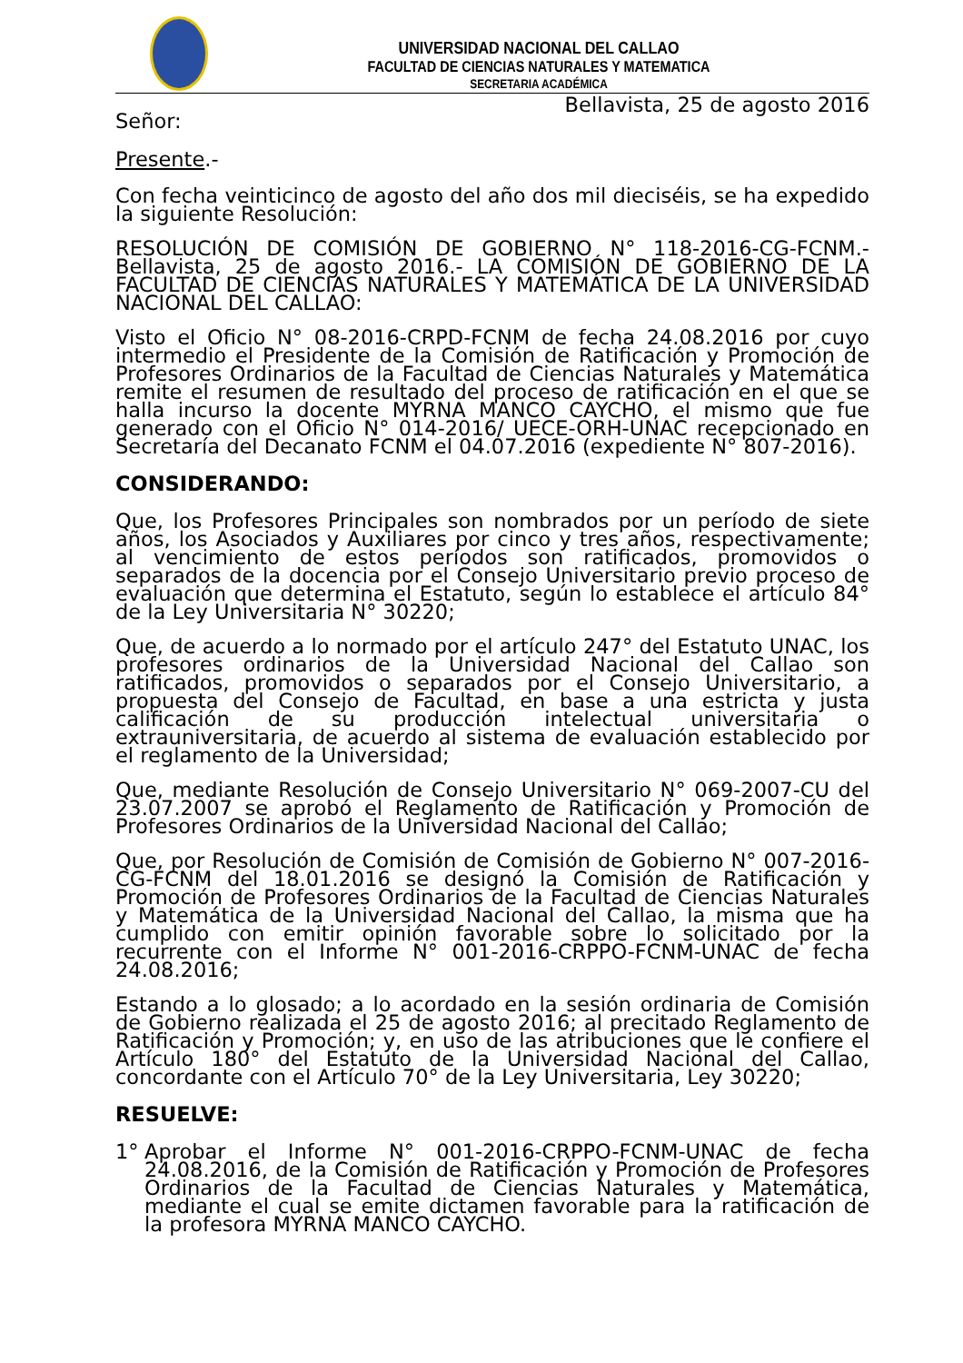UNIVERSIDAD NACIONAL DEL CALLAO
FACULTAD DE CIENCIAS NATURALES Y MATEMATICA
SECRETARIA ACADÉMICA
Bellavista, 25 de agosto 2016
Señor:
Presente.-
Con fecha veinticinco de agosto del año dos mil dieciséis, se ha expedido la siguiente Resolución:
RESOLUCIÓN DE COMISIÓN DE GOBIERNO N° 118-2016-CG-FCNM.- Bellavista, 25 de agosto 2016.- LA COMISIÓN DE GOBIERNO DE LA FACULTAD DE CIENCIAS NATURALES Y MATEMÁTICA DE LA UNIVERSIDAD NACIONAL DEL CALLAO:
Visto el Oficio N° 08-2016-CRPD-FCNM de fecha 24.08.2016 por cuyo intermedio el Presidente de la Comisión de Ratificación y Promoción de Profesores Ordinarios de la Facultad de Ciencias Naturales y Matemática remite el resumen de resultado del proceso de ratificación en el que se halla incurso la docente MYRNA MANCO CAYCHO, el mismo que fue generado con el Oficio N° 014-2016/ UECE-ORH-UNAC recepcionado en Secretaría del Decanato FCNM el 04.07.2016 (expediente N° 807-2016).
CONSIDERANDO:
Que, los Profesores Principales son nombrados por un período de siete años, los Asociados y Auxiliares por cinco y tres años, respectivamente; al vencimiento de estos períodos son ratificados, promovidos o separados de la docencia por el Consejo Universitario previo proceso de evaluación que determina el Estatuto, según lo establece el artículo 84° de la Ley Universitaria N° 30220;
Que, de acuerdo a lo normado por el artículo 247° del Estatuto UNAC, los profesores ordinarios de la Universidad Nacional del Callao son ratificados, promovidos o separados por el Consejo Universitario, a propuesta del Consejo de Facultad, en base a una estricta y justa calificación de su producción intelectual universitaria o extrauniversitaria, de acuerdo al sistema de evaluación establecido por el reglamento de la Universidad;
Que, mediante Resolución de Consejo Universitario N° 069-2007-CU del 23.07.2007 se aprobó el Reglamento de Ratificación y Promoción de Profesores Ordinarios de la Universidad Nacional del Callao;
Que, por Resolución de Comisión de Comisión de Gobierno N° 007-2016-CG-FCNM del 18.01.2016 se designó la Comisión de Ratificación y Promoción de Profesores Ordinarios de la Facultad de Ciencias Naturales y Matemática de la Universidad Nacional del Callao, la misma que ha cumplido con emitir opinión favorable sobre lo solicitado por la recurrente con el Informe N° 001-2016-CRPPO-FCNM-UNAC de fecha 24.08.2016;
Estando a lo glosado; a lo acordado en la sesión ordinaria de Comisión de Gobierno realizada el 25 de agosto 2016; al precitado Reglamento de Ratificación y Promoción; y, en uso de las atribuciones que le confiere el Artículo 180° del Estatuto de la Universidad Nacional del Callao, concordante con el Artículo 70° de la Ley Universitaria, Ley 30220;
RESUELVE:
1° Aprobar el Informe N° 001-2016-CRPPO-FCNM-UNAC de fecha 24.08.2016, de la Comisión de Ratificación y Promoción de Profesores Ordinarios de la Facultad de Ciencias Naturales y Matemática, mediante el cual se emite dictamen favorable para la ratificación de la profesora MYRNA MANCO CAYCHO.